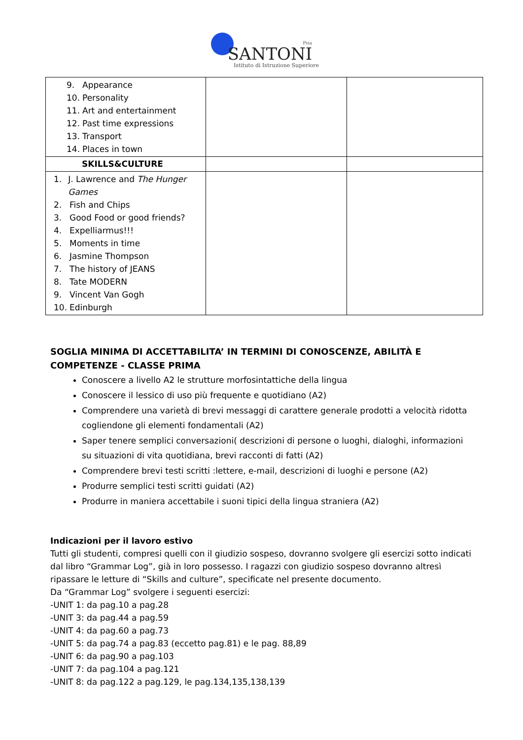Pisa
SANTONI
Istituto di Istruzione Superiore
| 9. Appearance 10. Personality 11. Art and entertainment 12. Past time expressions 13. Transport 14. Places in town | | |
| SKILLS&CULTURE | | |
| 1. J. Lawrence and The Hunger Games 2. Fish and Chips 3. Good Food or good friends? 4. Expelliarmus!!! 5. Moments in time 6. Jasmine Thompson 7. The history of JEANS 8. Tate MODERN 9. Vincent Van Gogh 10. Edinburgh | | |
SOGLIA MINIMA DI ACCETTABILITA’ IN TERMINI DI CONOSCENZE, ABILITÀ E COMPETENZE - CLASSE PRIMA
Conoscere a livello A2 le strutture morfosintattiche della lingua
Conoscere il lessico di uso più frequente e quotidiano (A2)
Comprendere una varietà di brevi messaggi di carattere generale prodotti a velocità ridotta cogliendone gli elementi fondamentali (A2)
Saper tenere semplici conversazioni( descrizioni di persone o luoghi, dialoghi, informazioni su situazioni di vita quotidiana, brevi racconti di fatti (A2)
Comprendere brevi testi scritti :lettere, e-mail, descrizioni di luoghi e persone (A2)
Produrre semplici testi scritti guidati (A2)
Produrre in maniera accettabile i suoni tipici della lingua straniera (A2)
Indicazioni per il lavoro estivo
Tutti gli studenti, compresi quelli con il giudizio sospeso, dovranno svolgere gli esercizi sotto indicati dal libro “Grammar Log”, già in loro possesso. I ragazzi con giudizio sospeso dovranno altresì ripassare le letture di “Skills and culture”, specificate nel presente documento.
Da “Grammar Log” svolgere i seguenti esercizi:
-UNIT 1: da pag.10 a pag.28
-UNIT 3: da pag.44 a pag.59
-UNIT 4: da pag.60 a pag.73
-UNIT 5: da pag.74 a pag.83 (eccetto pag.81) e le pag. 88,89
-UNIT 6: da pag.90 a pag.103
-UNIT 7: da pag.104 a pag.121
-UNIT 8: da pag.122 a pag.129, le pag.134,135,138,139